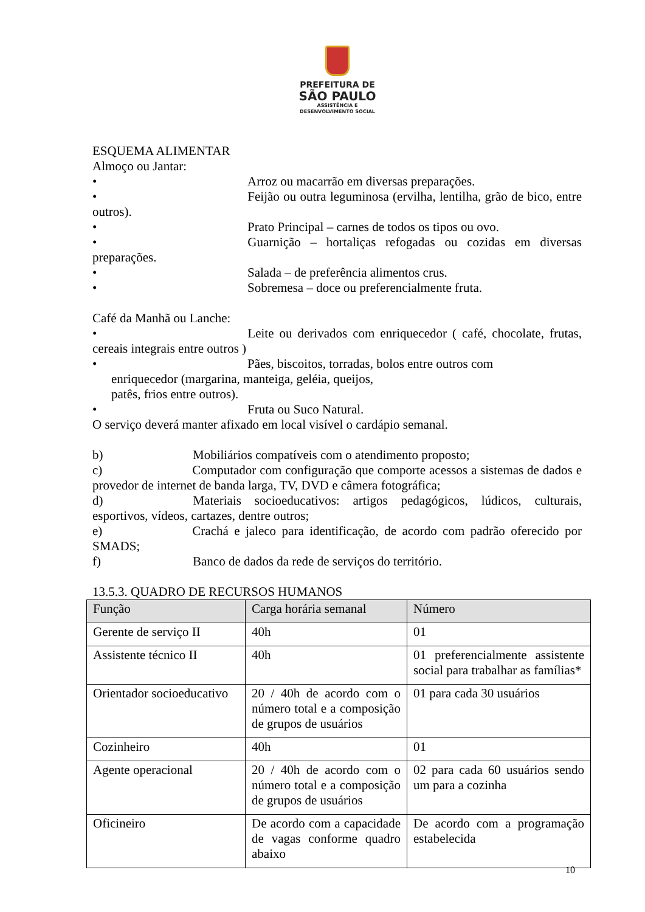PREFEITURA DE
SÃO PAULO
ASSISTÊNCIA E
DESENVOLVIMENTO SOCIAL
ESQUEMA ALIMENTAR
Almoço ou Jantar:
• Arroz ou macarrão em diversas preparações.
• Feijão ou outra leguminosa (ervilha, lentilha, grão de bico, entre outros).
• Prato Principal – carnes de todos os tipos ou ovo.
• Guarnição – hortaliças refogadas ou cozidas em diversas preparações.
• Salada – de preferência alimentos crus.
• Sobremesa – doce ou preferencialmente fruta.
Café da Manhã ou Lanche:
• Leite ou derivados com enriquecedor ( café, chocolate, frutas, cereais integrais entre outros )
• Pães, biscoitos, torradas, bolos entre outros com
enriquecedor (margarina, manteiga, geléia, queijos,
patês, frios entre outros).
• Fruta ou Suco Natural.
O serviço deverá manter afixado em local visível o cardápio semanal.
b) Mobiliários compatíveis com o atendimento proposto;
c) Computador com configuração que comporte acessos a sistemas de dados e provedor de internet de banda larga, TV, DVD e câmera fotográfica;
d) Materiais socioeducativos: artigos pedagógicos, lúdicos, culturais, esportivos, vídeos, cartazes, dentre outros;
e) Crachá e jaleco para identificação, de acordo com padrão oferecido por SMADS;
f) Banco de dados da rede de serviços do território.
13.5.3. QUADRO DE RECURSOS HUMANOS
| Função | Carga horária semanal | Número |
| --- | --- | --- |
| Gerente de serviço II | 40h | 01 |
| Assistente técnico II | 40h | 01 preferencialmente assistente social para trabalhar as famílias* |
| Orientador socioeducativo | 20 / 40h de acordo com o número total e a composição de grupos de usuários | 01 para cada 30 usuários |
| Cozinheiro | 40h | 01 |
| Agente operacional | 20 / 40h de acordo com o número total e a composição de grupos de usuários | 02 para cada 60 usuários sendo um para a cozinha |
| Oficineiro | De acordo com a capacidade de vagas conforme quadro abaixo | De acordo com a programação estabelecida |
10